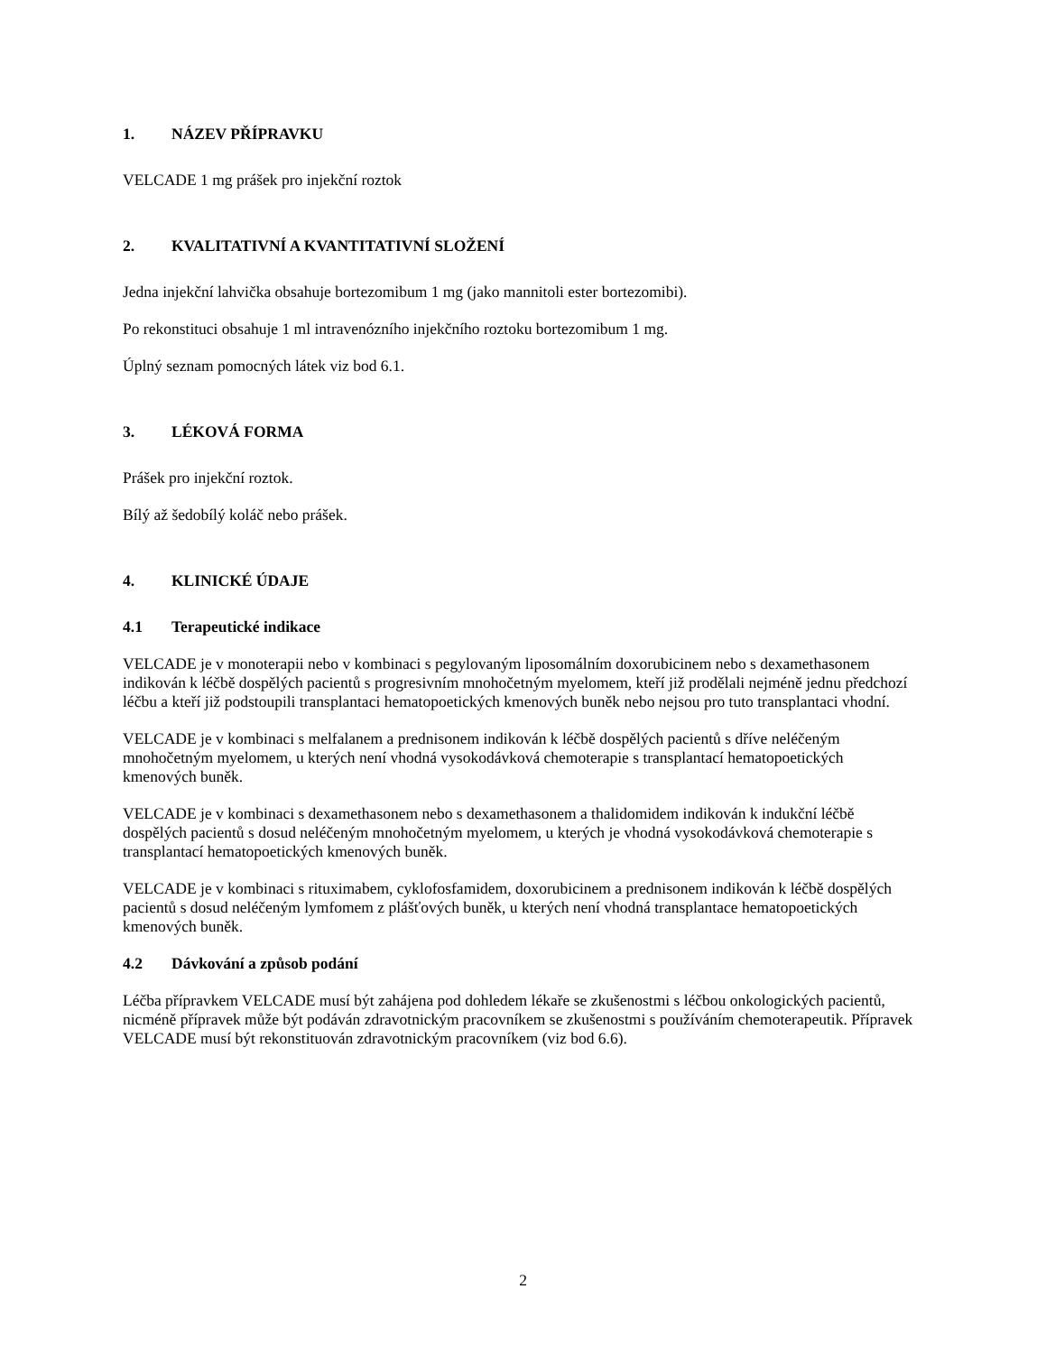1. NÁZEV PŘÍPRAVKU
VELCADE 1 mg prášek pro injekční roztok
2. KVALITATIVNÍ A KVANTITATIVNÍ SLOŽENÍ
Jedna injekční lahvička obsahuje bortezomibum 1 mg (jako mannitoli ester bortezomibi).
Po rekonstituci obsahuje 1 ml intravenózního injekčního roztoku bortezomibum 1 mg.
Úplný seznam pomocných látek viz bod 6.1.
3. LÉKOVÁ FORMA
Prášek pro injekční roztok.
Bílý až šedobílý koláč nebo prášek.
4. KLINICKÉ ÚDAJE
4.1 Terapeutické indikace
VELCADE je v monoterapii nebo v kombinaci s pegylovaným liposomálním doxorubicinem nebo s dexamethasonem indikován k léčbě dospělých pacientů s progresivním mnohočetným myelomem, kteří již prodělali nejméně jednu předchozí léčbu a kteří již podstoupili transplantaci hematopoetických kmenových buněk nebo nejsou pro tuto transplantaci vhodní.
VELCADE je v kombinaci s melfalanem a prednisonem indikován k léčbě dospělých pacientů s dříve neléčeným mnohočetným myelomem, u kterých není vhodná vysokodávková chemoterapie s transplantací hematopoetických kmenových buněk.
VELCADE je v kombinaci s dexamethasonem nebo s dexamethasonem a thalidomidem indikován k indukční léčbě dospělých pacientů s dosud neléčeným mnohočetným myelomem, u kterých je vhodná vysokodávková chemoterapie s transplantací hematopoetických kmenových buněk.
VELCADE je v kombinaci s rituximabem, cyklofosfamidem, doxorubicinem a prednisonem indikován k léčbě dospělých pacientů s dosud neléčeným lymfomem z plášťových buněk, u kterých není vhodná transplantace hematopoetických kmenových buněk.
4.2 Dávkování a způsob podání
Léčba přípravkem VELCADE musí být zahájena pod dohledem lékaře se zkušenostmi s léčbou onkologických pacientů, nicméně přípravek může být podáván zdravotnickým pracovníkem se zkušenostmi s používáním chemoterapeutik. Přípravek VELCADE musí být rekonstituován zdravotnickým pracovníkem (viz bod 6.6).
2